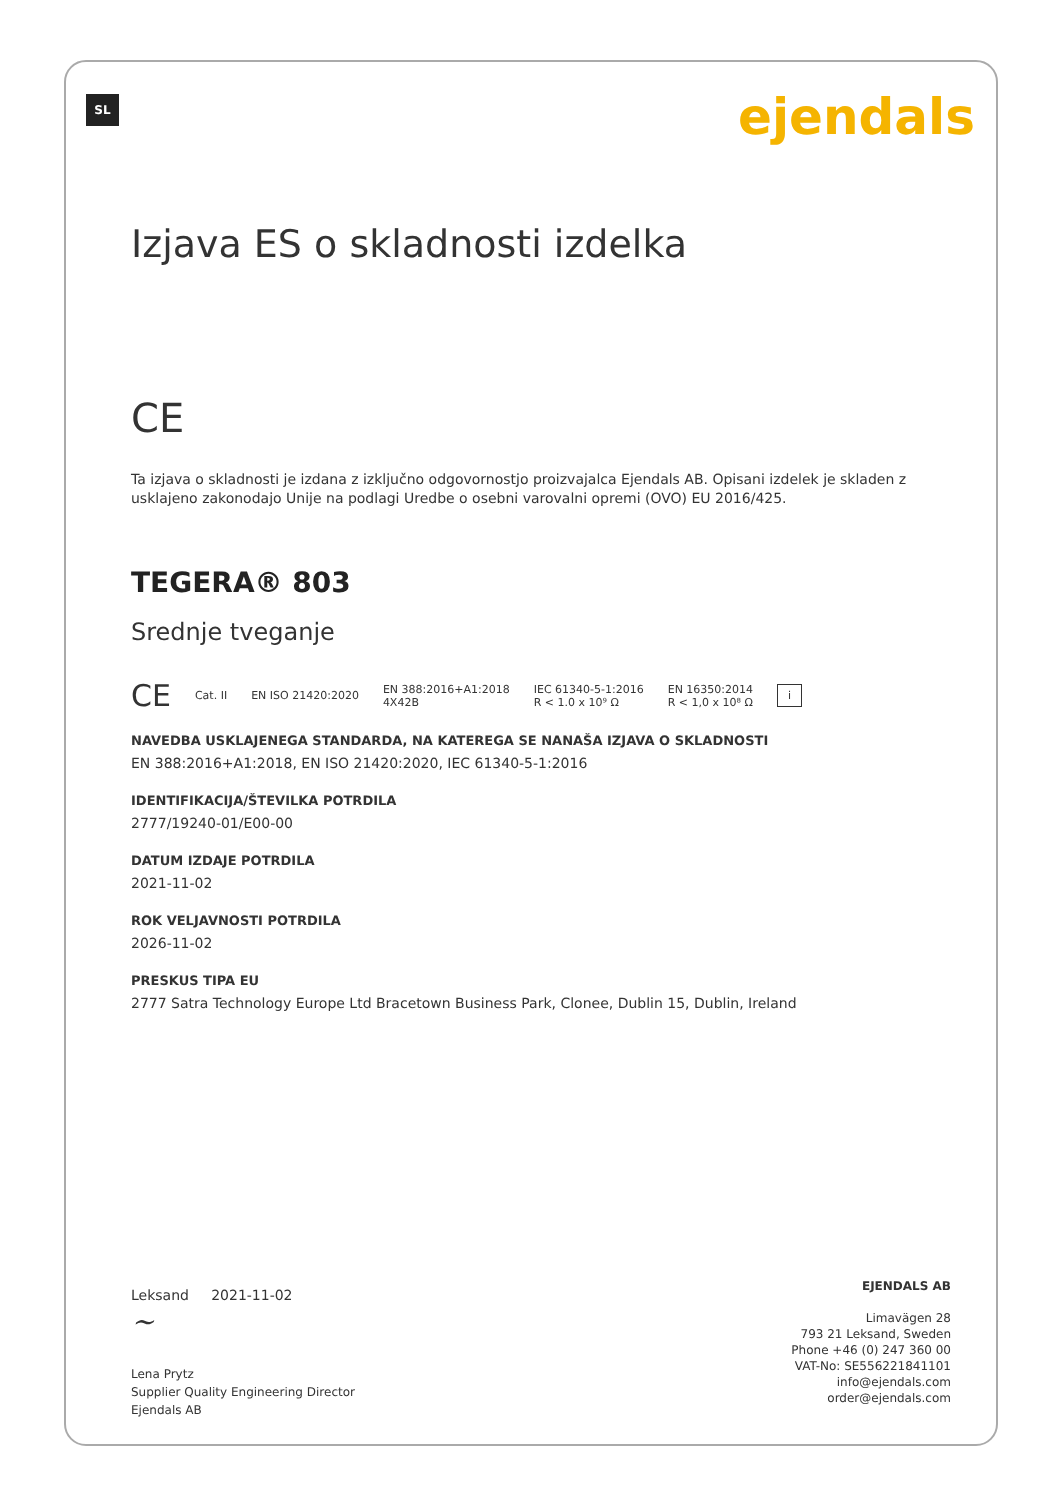SL ejendals
Izjava ES o skladnosti izdelka
CE
Ta izjava o skladnosti je izdana z izključno odgovornostjo proizvajalca Ejendals AB. Opisani izdelek je skladen z usklajeno zakonodajo Unije na podlagi Uredbe o osebni varovalni opremi (OVO) EU 2016/425.
TEGERA® 803
Srednje tveganje
CE Cat. II EN ISO 21420:2020 EN 388:2016+A1:2018
4X42B IEC 61340-5-1:2016
R < 1.0 x 10⁹ Ω EN 16350:2014
R < 1,0 x 10⁸ Ω i
NAVEDBA USKLAJENEGA STANDARDA, NA KATEREGA SE NANAŠA IZJAVA O SKLADNOSTI
EN 388:2016+A1:2018, EN ISO 21420:2020, IEC 61340-5-1:2016
IDENTIFIKACIJA/ŠTEVILKA POTRDILA
2777/19240-01/E00-00
DATUM IZDAJE POTRDILA
2021-11-02
ROK VELJAVNOSTI POTRDILA
2026-11-02
PRESKUS TIPA EU
2777 Satra Technology Europe Ltd Bracetown Business Park, Clonee, Dublin 15, Dublin, Ireland
Leksand 2021-11-02
~
Lena Prytz
Supplier Quality Engineering Director
Ejendals AB
EJENDALS AB
Limavägen 28
793 21 Leksand, Sweden
Phone +46 (0) 247 360 00
VAT-No: SE556221841101
info@ejendals.com
order@ejendals.com